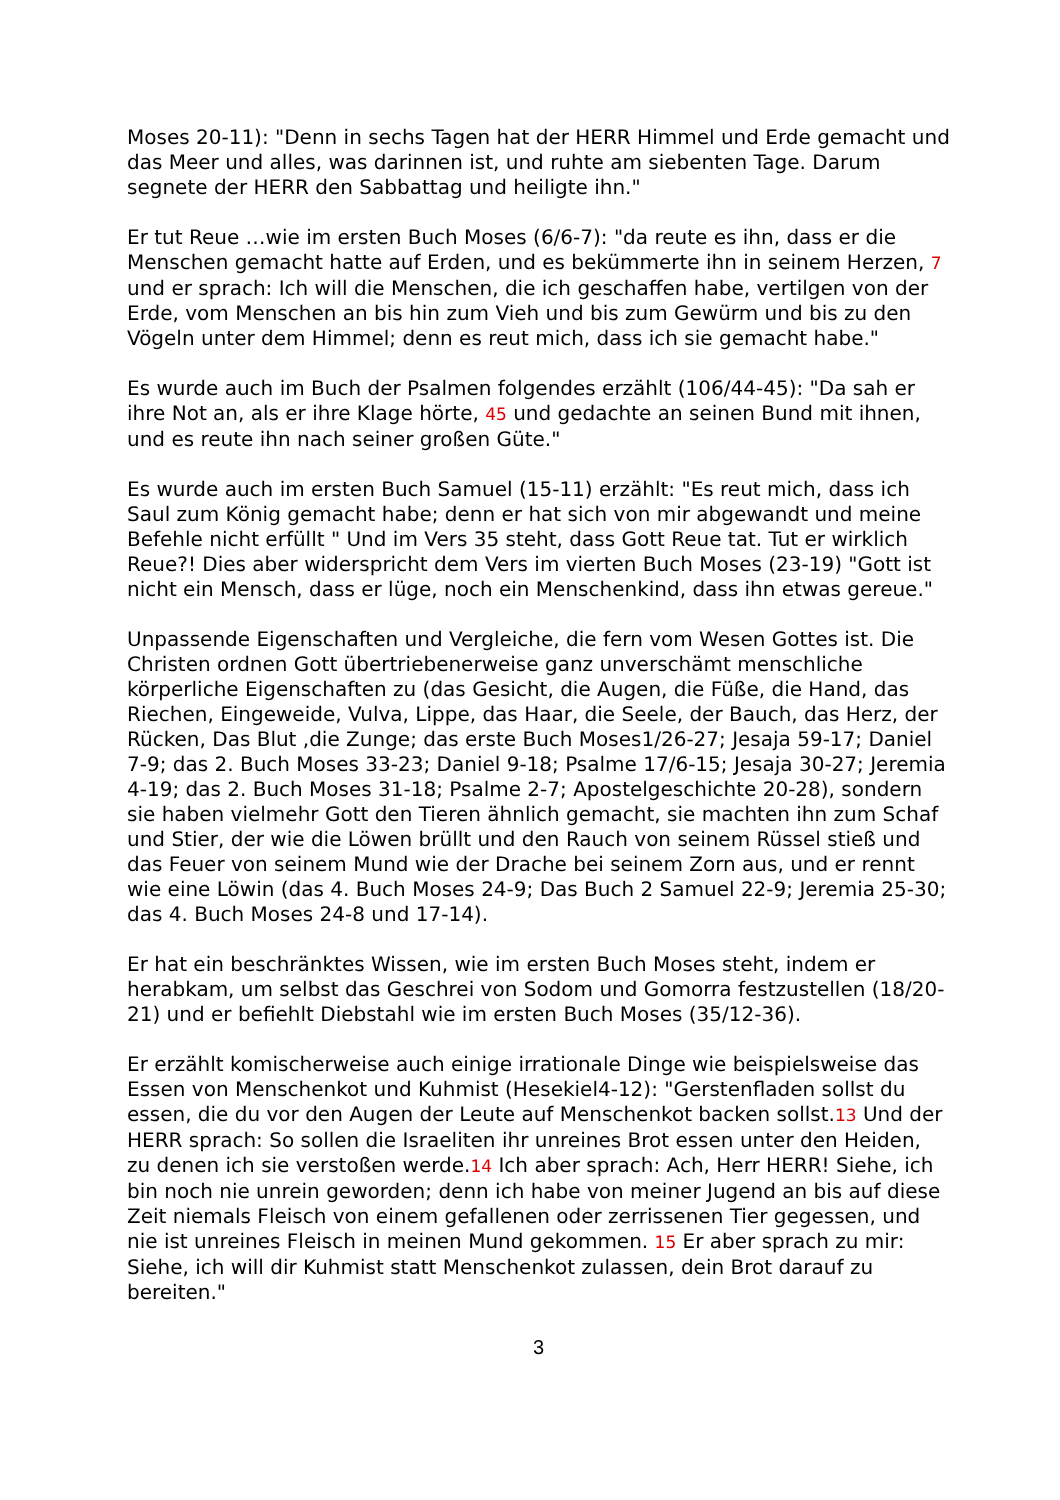Moses 20-11): "Denn in sechs Tagen hat der HERR Himmel und Erde gemacht und das Meer und alles, was darinnen ist, und ruhte am siebenten Tage. Darum segnete der HERR den Sabbattag und heiligte ihn."
Er tut Reue …wie im ersten Buch Moses (6/6-7): "da reute es ihn, dass er die Menschen gemacht hatte auf Erden, und es bekümmerte ihn in seinem Herzen, 7 und er sprach: Ich will die Menschen, die ich geschaffen habe, vertilgen von der Erde, vom Menschen an bis hin zum Vieh und bis zum Gewürm und bis zu den Vögeln unter dem Himmel; denn es reut mich, dass ich sie gemacht habe."
Es wurde auch im Buch der Psalmen folgendes erzählt (106/44-45): "Da sah er ihre Not an, als er ihre Klage hörte, 45 und gedachte an seinen Bund mit ihnen, und es reute ihn nach seiner großen Güte."
Es wurde auch im ersten Buch Samuel (15-11) erzählt: "Es reut mich, dass ich Saul zum König gemacht habe; denn er hat sich von mir abgewandt und meine Befehle nicht erfüllt " Und im Vers 35 steht, dass Gott Reue tat. Tut er wirklich Reue?! Dies aber widerspricht dem Vers im vierten Buch Moses (23-19) "Gott ist nicht ein Mensch, dass er lüge, noch ein Menschenkind, dass ihn etwas gereue."
Unpassende Eigenschaften und Vergleiche, die fern vom Wesen Gottes ist. Die Christen ordnen Gott übertriebenerweise ganz unverschämt menschliche körperliche Eigenschaften zu (das Gesicht, die Augen, die Füße, die Hand, das Riechen, Eingeweide, Vulva, Lippe, das Haar, die Seele, der Bauch, das Herz, der Rücken, Das Blut ,die Zunge; das erste Buch Moses1/26-27; Jesaja 59-17; Daniel 7-9; das 2. Buch Moses 33-23; Daniel 9-18; Psalme 17/6-15; Jesaja 30-27; Jeremia 4-19; das 2. Buch Moses 31-18; Psalme 2-7; Apostelgeschichte 20-28), sondern sie haben vielmehr Gott den Tieren ähnlich gemacht, sie machten ihn zum Schaf und Stier, der wie die Löwen brüllt und den Rauch von seinem Rüssel stieß und das Feuer von seinem Mund wie der Drache bei seinem Zorn aus, und er rennt wie eine Löwin (das 4. Buch Moses 24-9; Das Buch 2 Samuel 22-9; Jeremia 25-30; das 4. Buch Moses 24-8 und 17-14).
Er hat ein beschränktes Wissen, wie im ersten Buch Moses steht, indem er herabkam, um selbst das Geschrei von Sodom und Gomorra festzustellen (18/20-21) und er befiehlt Diebstahl wie im ersten Buch Moses (35/12-36).
Er erzählt komischerweise auch einige irrationale Dinge wie beispielsweise das Essen von Menschenkot und Kuhmist (Hesekiel4-12): "Gerstenfladen sollst du essen, die du vor den Augen der Leute auf Menschenkot backen sollst.13 Und der HERR sprach: So sollen die Israeliten ihr unreines Brot essen unter den Heiden, zu denen ich sie verstoßen werde.14 Ich aber sprach: Ach, Herr HERR! Siehe, ich bin noch nie unrein geworden; denn ich habe von meiner Jugend an bis auf diese Zeit niemals Fleisch von einem gefallenen oder zerrissenen Tier gegessen, und nie ist unreines Fleisch in meinen Mund gekommen. 15 Er aber sprach zu mir: Siehe, ich will dir Kuhmist statt Menschenkot zulassen, dein Brot darauf zu bereiten."
3